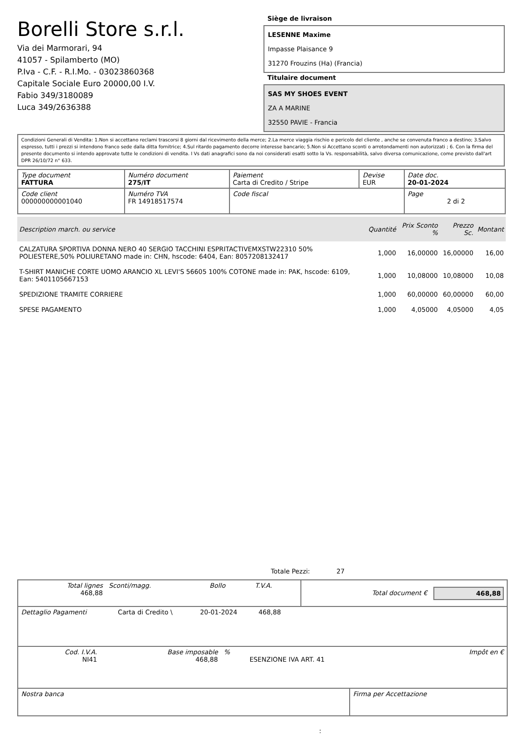Borelli Store s.r.l.
Via dei Marmorari, 94
41057 - Spilamberto (MO)
P.Iva - C.F. - R.I.Mo. - 03023860368
Capitale Sociale Euro 20000,00 I.V.
Fabio 349/3180089
Luca 349/2636388
Siège de livraison
LESENNE Maxime
Impasse Plaisance 9
31270 Frouzins (Ha) (Francia)
Titulaire document
SAS MY SHOES EVENT
ZA A MARINE
32550 PAVIE - Francia
Condizioni Generali di Vendita: 1.Non si accettano reclami trascorsi 8 giorni dal ricevimento della merce; 2.La merce viaggia rischio e pericolo del cliente , anche se convenuta franco a destino; 3.Salvo espresso, tutti i prezzi si intendono franco sede dalla ditta fornitrice; 4.Sul ritardo pagamento decorre interesse bancario; 5.Non si Accettano sconti o arrotondamenti non autorizzati ; 6. Con la firma del presente documento si intendo approvate tutte le condizioni di vendita. I Vs dati anagrafici sono da noi considerati esatti sotto la Vs. responsabilità, salvo diversa comunicazione, come previsto dall'art DPR 26/10/72 n° 633.
| Type document FATTURA | Numéro document 275/IT | Paiement Carta di Credito / Stripe | Devise EUR | Date doc. 20-01-2024 |
| Code client 000000000001040 | Numéro TVA FR 14918517574 | Code fiscal | | Page 2 di 2 |
| Description march. ou service | Quantité | Prix Sconto % | Prezzo Sc. | Montant |
| --- | --- | --- | --- | --- |
| CALZATURA SPORTIVA DONNA NERO 40 SERGIO TACCHINI ESPRITACTIVEMXSTW22310 50% POLIESTERE,50% POLIURETANO made in: CHN, hscode: 6404, Ean: 8057208132417 | 1,000 | 16,00000 | 16,00000 | 16,00 |
| T-SHIRT MANICHE CORTE UOMO ARANCIO XL LEVI'S 56605 100% COTONE made in: PAK, hscode: 6109, Ean: 5401105667153 | 1,000 | 10,08000 | 10,08000 | 10,08 |
| SPEDIZIONE TRAMITE CORRIERE | 1,000 | 60,00000 | 60,00000 | 60,00 |
| SPESE PAGAMENTO | 1,000 | 4,05000 | 4,05000 | 4,05 |
Totale Pezzi: 27
| Total lignes 468,88 | Sconti/magg. | Bollo | T.V.A. | Total document € | 468,88 |
| Dettaglio Pagamenti | Carta di Credito \ | 20-01-2024 | 468,88 | |
| Cod. I.V.A. NI41 | Base imposable 468,88 | % | ESENZIONE IVA ART. 41 | Impôt en € |
| Nostra banca | Firma per Accettazione |
: